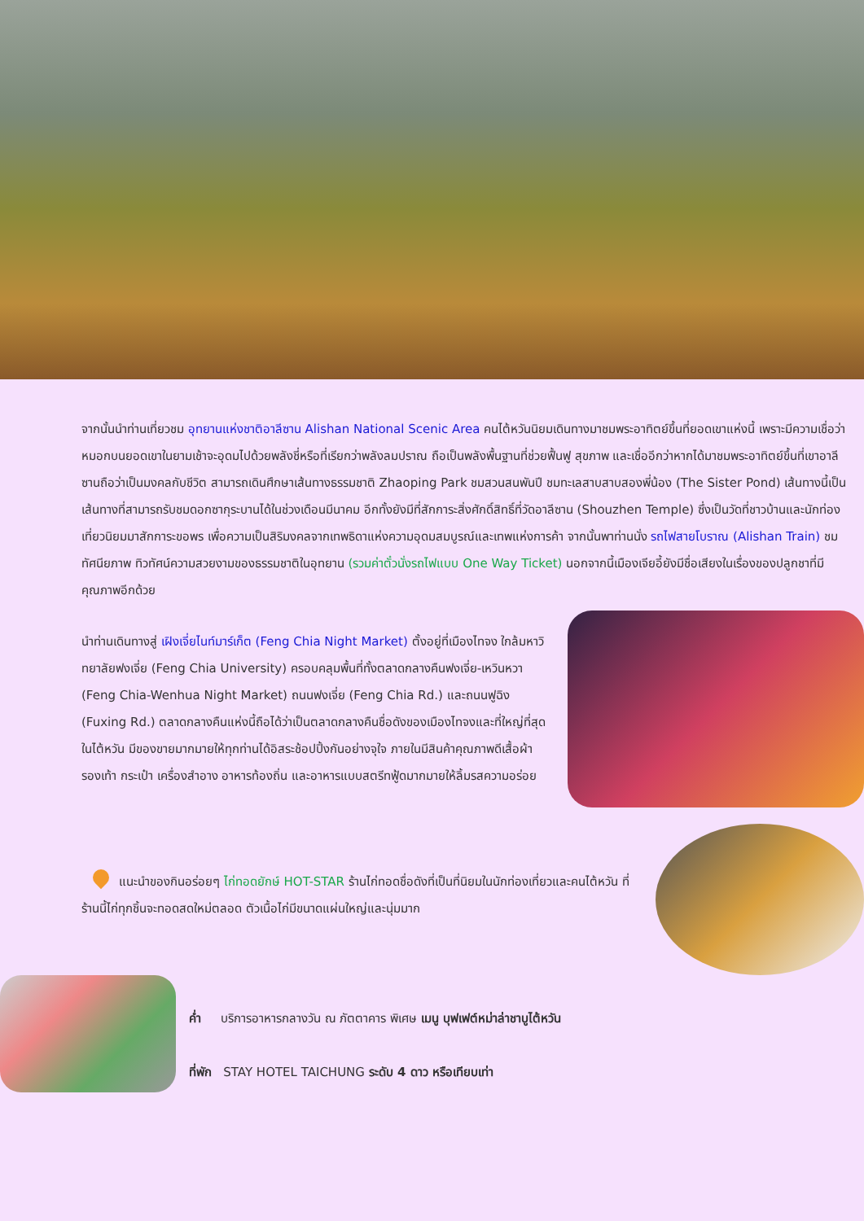จากนั้นนำท่านเที่ยวชม อุทยานแห่งชาติอาลีซาน Alishan National Scenic Area คนไต้หวันนิยมเดินทางมาชมพระอาทิตย์ขึ้นที่ยอดเขาแห่งนี้ เพราะมีความเชื่อว่า หมอกบนยอดเขาในยามเช้าจะอุดมไปด้วยพลังชี่หรือที่เรียกว่าพลังลมปราณ ถือเป็นพลังพื้นฐานที่ช่วยฟื้นฟู สุขภาพ และเชื่ออีกว่าหากได้มาชมพระอาทิตย์ขึ้นที่เขาอาลีซานถือว่าเป็นมงคลกับชีวิต สามารถเดินศึกษาเส้นทางธรรมชาติ Zhaoping Park ชมสวนสนพันปี ชมทะเลสาบสาบสองพี่น้อง (The Sister Pond) เส้นทางนี้เป็นเส้นทางที่สามารถรับชมดอกซากุระบานได้ในช่วงเดือนมีนาคม อีกทั้งยังมีที่สักการะสิ่งศักดิ์สิทธิ์ที่วัดอาลีซาน (Shouzhen Temple) ซึ่งเป็นวัดที่ชาวบ้านและนักท่องเที่ยวนิยมมาสักการะขอพร เพื่อความเป็นสิริมงคลจากเทพธิดาแห่งความอุดมสมบูรณ์และเทพแห่งการค้า จากนั้นพาท่านนั่ง รถไฟสายโบราณ (Alishan Train) ชมทัศนียภาพ ทิวทัศน์ความสวยงามของธรรมชาติในอุทยาน (รวมค่าตั๋วนั่งรถไฟแบบ One Way Ticket) นอกจากนี้เมืองเจียอี้ยังมีชื่อเสียงในเรื่องของปลูกชาที่มีคุณภาพอีกด้วย
นำท่านเดินทางสู่ เฝิงเจี่ยไนท์มาร์เก็ต (Feng Chia Night Market) ตั้งอยู่ที่เมืองไทจง ใกล้มหาวิทยาลัยฟงเจี่ย (Feng Chia University) ครอบคลุมพื้นที่ทั้งตลาดกลางคืนฟงเจี่ย-เหวินหวา (Feng Chia-Wenhua Night Market) ถนนฟงเจี่ย (Feng Chia Rd.) และถนนฟูฉิง (Fuxing Rd.) ตลาดกลางคืนแห่งนี้ถือได้ว่าเป็นตลาดกลางคืนชื่อดังของเมืองไทจงและที่ใหญ่ที่สุดในไต้หวัน มีของขายมากมายให้ทุกท่านได้อิสระช้อปปิ้งกันอย่างจุใจ ภายในมีสินค้าคุณภาพดีเสื้อผ้า รองเท้า กระเป๋า เครื่องสำอาง อาหารท้องถิ่น และอาหารแบบสตรีทฟู้ดมากมายให้ลิ้มรสความอร่อย
แนะนำของกินอร่อยๆ ไก่ทอดยักษ์ HOT-STAR ร้านไก่ทอดชื่อดังที่เป็นที่นิยมในนักท่องเที่ยวและคนไต้หวัน ที่ร้านนี้ไก่ทุกชิ้นจะทอดสดใหม่ตลอด ตัวเนื้อไก่มีขนาดแผ่นใหญ่และนุ่มมาก
ค่ำ บริการอาหารกลางวัน ณ ภัตตาคาร พิเศษ เมนู บุฟเฟต์หม่าล่าชาบูไต้หวัน
ที่พัก STAY HOTEL TAICHUNG ระดับ 4 ดาว หรือเทียบเท่า